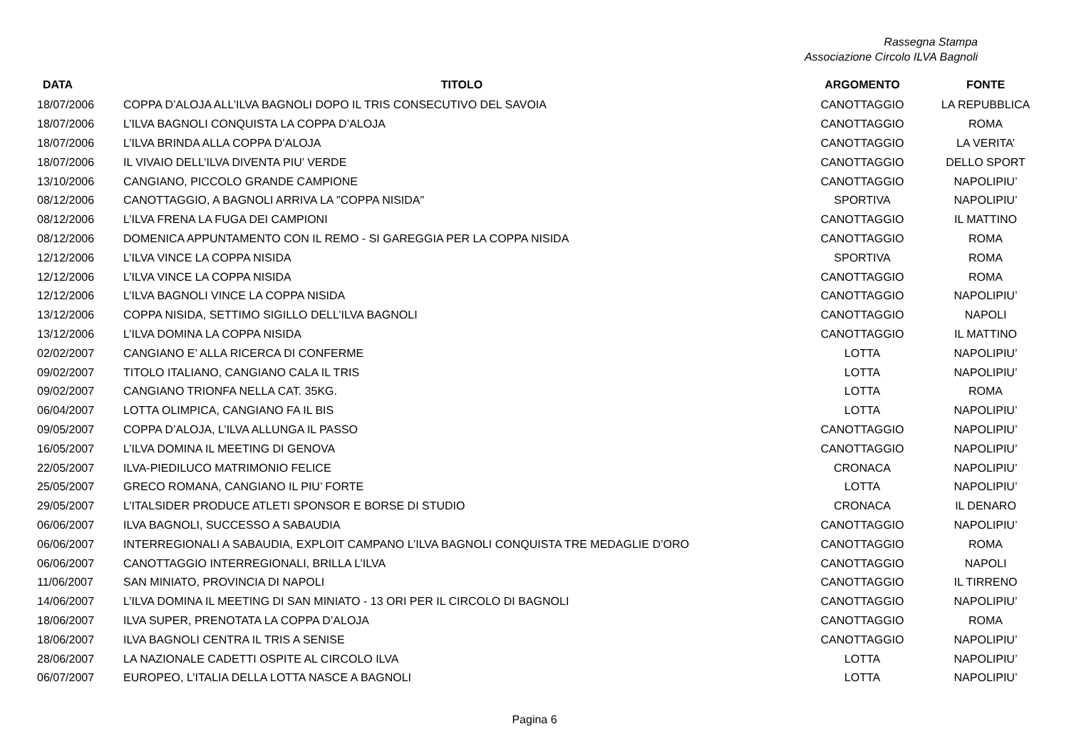Rassegna Stampa
Associazione Circolo ILVA Bagnoli
| DATA | TITOLO | ARGOMENTO | FONTE |
| --- | --- | --- | --- |
| 18/07/2006 | COPPA D’ALOJA ALL’ILVA BAGNOLI DOPO IL TRIS CONSECUTIVO DEL SAVOIA | CANOTTAGGIO | LA REPUBBLICA |
| 18/07/2006 | L’ILVA BAGNOLI CONQUISTA LA COPPA D’ALOJA | CANOTTAGGIO | ROMA |
| 18/07/2006 | L’ILVA BRINDA ALLA COPPA D’ALOJA | CANOTTAGGIO | LA VERITA’ |
| 18/07/2006 | IL VIVAIO DELL’ILVA DIVENTA PIU’ VERDE | CANOTTAGGIO | DELLO SPORT |
| 13/10/2006 | CANGIANO, PICCOLO GRANDE CAMPIONE | CANOTTAGGIO | NAPOLIPIU’ |
| 08/12/2006 | CANOTTAGGIO, A BAGNOLI ARRIVA LA "COPPA NISIDA" | SPORTIVA | NAPOLIPIU’ |
| 08/12/2006 | L’ILVA FRENA LA FUGA DEI CAMPIONI | CANOTTAGGIO | IL MATTINO |
| 08/12/2006 | DOMENICA APPUNTAMENTO CON IL REMO - SI GAREGGIA PER LA COPPA NISIDA | CANOTTAGGIO | ROMA |
| 12/12/2006 | L’ILVA VINCE LA COPPA NISIDA | SPORTIVA | ROMA |
| 12/12/2006 | L’ILVA VINCE LA COPPA NISIDA | CANOTTAGGIO | ROMA |
| 12/12/2006 | L’ILVA BAGNOLI VINCE LA COPPA NISIDA | CANOTTAGGIO | NAPOLIPIU’ |
| 13/12/2006 | COPPA NISIDA, SETTIMO SIGILLO DELL’ILVA BAGNOLI | CANOTTAGGIO | NAPOLI |
| 13/12/2006 | L’ILVA DOMINA LA COPPA NISIDA | CANOTTAGGIO | IL MATTINO |
| 02/02/2007 | CANGIANO E’ ALLA RICERCA DI CONFERME | LOTTA | NAPOLIPIU’ |
| 09/02/2007 | TITOLO ITALIANO, CANGIANO CALA IL TRIS | LOTTA | NAPOLIPIU’ |
| 09/02/2007 | CANGIANO TRIONFA NELLA CAT. 35KG. | LOTTA | ROMA |
| 06/04/2007 | LOTTA OLIMPICA, CANGIANO FA IL BIS | LOTTA | NAPOLIPIU’ |
| 09/05/2007 | COPPA D’ALOJA, L’ILVA ALLUNGA IL PASSO | CANOTTAGGIO | NAPOLIPIU’ |
| 16/05/2007 | L’ILVA DOMINA IL MEETING DI GENOVA | CANOTTAGGIO | NAPOLIPIU’ |
| 22/05/2007 | ILVA-PIEDILUCO MATRIMONIO FELICE | CRONACA | NAPOLIPIU’ |
| 25/05/2007 | GRECO ROMANA, CANGIANO IL PIU’ FORTE | LOTTA | NAPOLIPIU’ |
| 29/05/2007 | L’ITALSIDER PRODUCE ATLETI SPONSOR E BORSE DI STUDIO | CRONACA | IL DENARO |
| 06/06/2007 | ILVA BAGNOLI, SUCCESSO A SABAUDIA | CANOTTAGGIO | NAPOLIPIU’ |
| 06/06/2007 | INTERREGIONALI A SABAUDIA, EXPLOIT CAMPANO L’ILVA BAGNOLI CONQUISTA TRE MEDAGLIE D’ORO | CANOTTAGGIO | ROMA |
| 06/06/2007 | CANOTTAGGIO INTERREGIONALI, BRILLA L’ILVA | CANOTTAGGIO | NAPOLI |
| 11/06/2007 | SAN MINIATO, PROVINCIA DI NAPOLI | CANOTTAGGIO | IL TIRRENO |
| 14/06/2007 | L’ILVA DOMINA IL MEETING DI SAN MINIATO - 13 ORI PER IL CIRCOLO DI BAGNOLI | CANOTTAGGIO | NAPOLIPIU’ |
| 18/06/2007 | ILVA SUPER, PRENOTATA LA COPPA D’ALOJA | CANOTTAGGIO | ROMA |
| 18/06/2007 | ILVA BAGNOLI CENTRA IL TRIS A SENISE | CANOTTAGGIO | NAPOLIPIU’ |
| 28/06/2007 | LA NAZIONALE CADETTI OSPITE AL CIRCOLO ILVA | LOTTA | NAPOLIPIU’ |
| 06/07/2007 | EUROPEO, L’ITALIA DELLA LOTTA NASCE A BAGNOLI | LOTTA | NAPOLIPIU’ |
Pagina 6